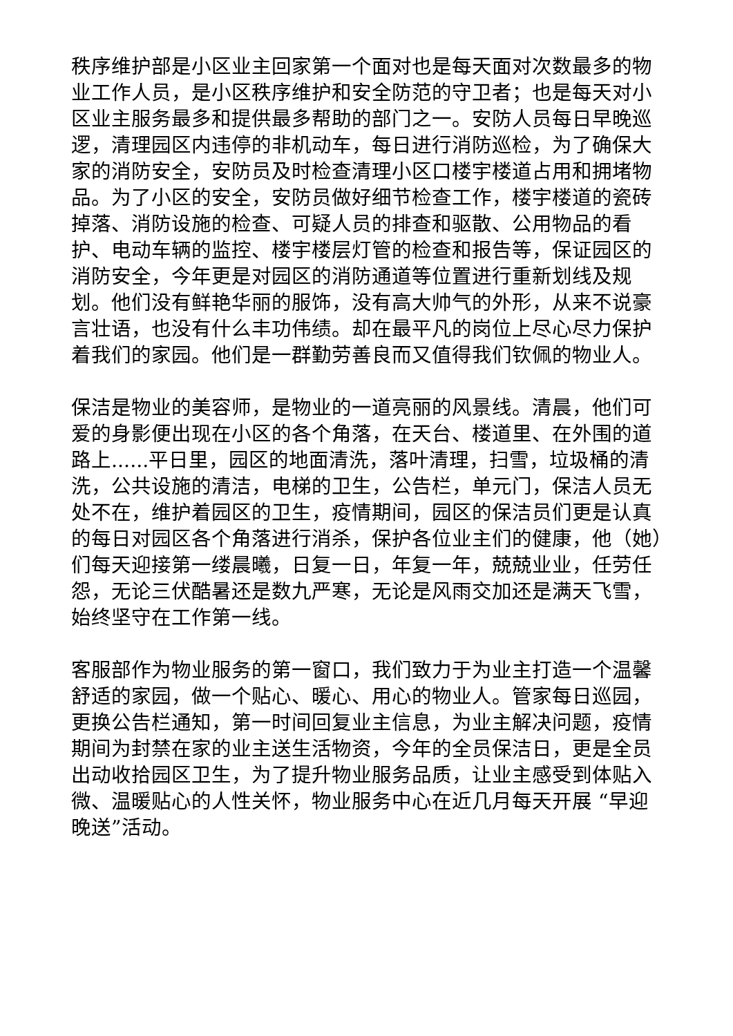秩序维护部是小区业主回家第一个面对也是每天面对次数最多的物业工作人员，是小区秩序维护和安全防范的守卫者；也是每天对小区业主服务最多和提供最多帮助的部门之一。安防人员每日早晚巡逻，清理园区内违停的非机动车，每日进行消防巡检，为了确保大家的消防安全，安防员及时检查清理小区口楼宇楼道占用和拥堵物品。为了小区的安全，安防员做好细节检查工作，楼宇楼道的瓷砖掉落、消防设施的检查、可疑人员的排查和驱散、公用物品的看护、电动车辆的监控、楼宇楼层灯管的检查和报告等，保证园区的消防安全，今年更是对园区的消防通道等位置进行重新划线及规划。他们没有鲜艳华丽的服饰，没有高大帅气的外形，从来不说豪言壮语，也没有什么丰功伟绩。却在最平凡的岗位上尽心尽力保护着我们的家园。他们是一群勤劳善良而又值得我们钦佩的物业人。
保洁是物业的美容师，是物业的一道亮丽的风景线。清晨，他们可爱的身影便出现在小区的各个角落，在天台、楼道里、在外围的道路上......平日里，园区的地面清洗，落叶清理，扫雪，垃圾桶的清洗，公共设施的清洁，电梯的卫生，公告栏，单元门，保洁人员无处不在，维护着园区的卫生，疫情期间，园区的保洁员们更是认真的每日对园区各个角落进行消杀，保护各位业主们的健康，他（她）们每天迎接第一缕晨曦，日复一日，年复一年，兢兢业业，任劳任怨，无论三伏酷暑还是数九严寒，无论是风雨交加还是满天飞雪，始终坚守在工作第一线。
客服部作为物业服务的第一窗口，我们致力于为业主打造一个温馨舒适的家园，做一个贴心、暖心、用心的物业人。管家每日巡园，更换公告栏通知，第一时间回复业主信息，为业主解决问题，疫情期间为封禁在家的业主送生活物资，今年的全员保洁日，更是全员出动收拾园区卫生，为了提升物业服务品质，让业主感受到体贴入微、温暖贴心的人性关怀，物业服务中心在近几月每天开展 “早迎晚送”活动。